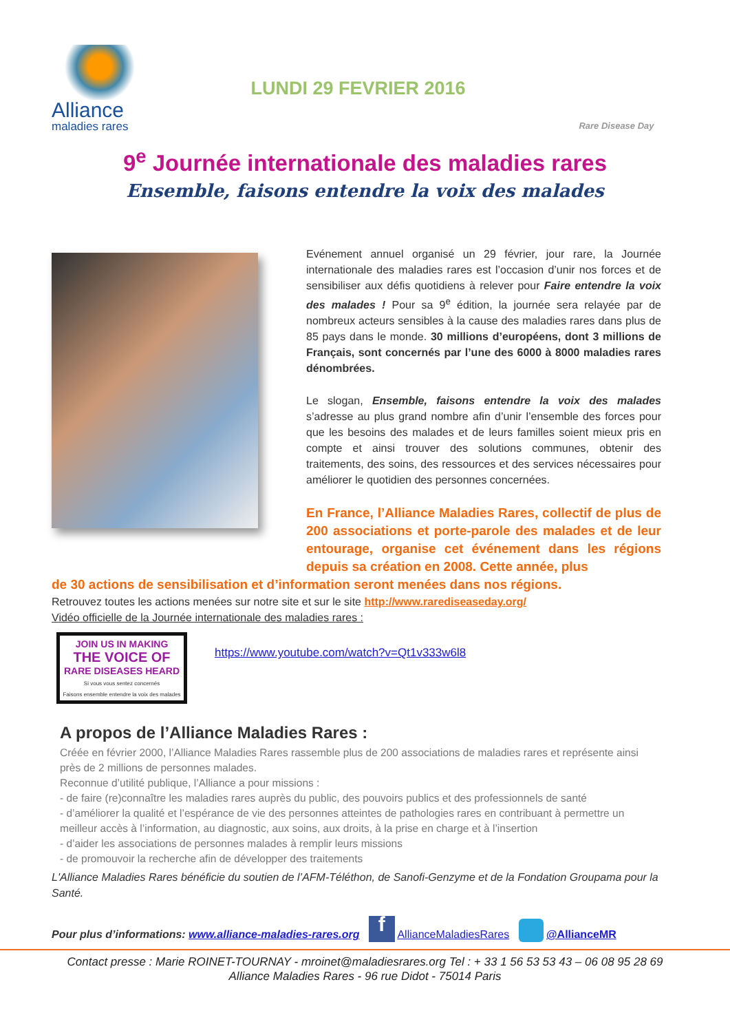Alliance
maladies rares
LUNDI 29 FEVRIER 2016
Rare Disease Day
9<sup>e</sup> Journée internationale des maladies rares
Ensemble, faisons entendre la voix des malades
Evénement annuel organisé un 29 février, jour rare, la Journée internationale des maladies rares est l’occasion d’unir nos forces et de sensibiliser aux défis quotidiens à relever pour Faire entendre la voix des malades ! Pour sa 9<sup>e</sup> édition, la journée sera relayée par de nombreux acteurs sensibles à la cause des maladies rares dans plus de 85 pays dans le monde. 30 millions d’européens, dont 3 millions de Français, sont concernés par l’une des 6000 à 8000 maladies rares dénombrées.
Le slogan, Ensemble, faisons entendre la voix des malades s’adresse au plus grand nombre afin d’unir l’ensemble des forces pour que les besoins des malades et de leurs familles soient mieux pris en compte et ainsi trouver des solutions communes, obtenir des traitements, des soins, des ressources et des services nécessaires pour améliorer le quotidien des personnes concernées.
En France, l’Alliance Maladies Rares, collectif de plus de 200 associations et porte-parole des malades et de leur entourage, organise cet événement dans les régions depuis sa création en 2008. Cette année, plus
de 30 actions de sensibilisation et d’information seront menées dans nos régions.
Retrouvez toutes les actions menées sur notre site et sur le site http://www.rarediseaseday.org/
Vidéo officielle de la Journée internationale des maladies rares :
JOIN US IN MAKING
THE VOICE OF
RARE DISEASES HEARD
Si vous vous sentez concernés
Faisons ensemble entendre la voix des malades
https://www.youtube.com/watch?v=Qt1v333w6l8
A propos de l’Alliance Maladies Rares :
Créée en février 2000, l’Alliance Maladies Rares rassemble plus de 200 associations de maladies rares et représente ainsi près de 2 millions de personnes malades.
Reconnue d’utilité publique, l’Alliance a pour missions :
- de faire (re)connaître les maladies rares auprès du public, des pouvoirs publics et des professionnels de santé
- d’améliorer la qualité et l’espérance de vie des personnes atteintes de pathologies rares en contribuant à permettre un meilleur accès à l’information, au diagnostic, aux soins, aux droits, à la prise en charge et à l’insertion
- d’aider les associations de personnes malades à remplir leurs missions
- de promouvoir la recherche afin de développer des traitements
L'Alliance Maladies Rares bénéficie du soutien de l’AFM-Téléthon, de Sanofi-Genzyme et de la Fondation Groupama pour la Santé.
Pour plus d’informations: www.alliance-maladies-rares.org f AllianceMaladiesRares @AllianceMR
Contact presse : Marie ROINET-TOURNAY - mroinet@maladiesrares.org Tel : + 33 1 56 53 53 43 – 06 08 95 28 69
Alliance Maladies Rares - 96 rue Didot - 75014 Paris